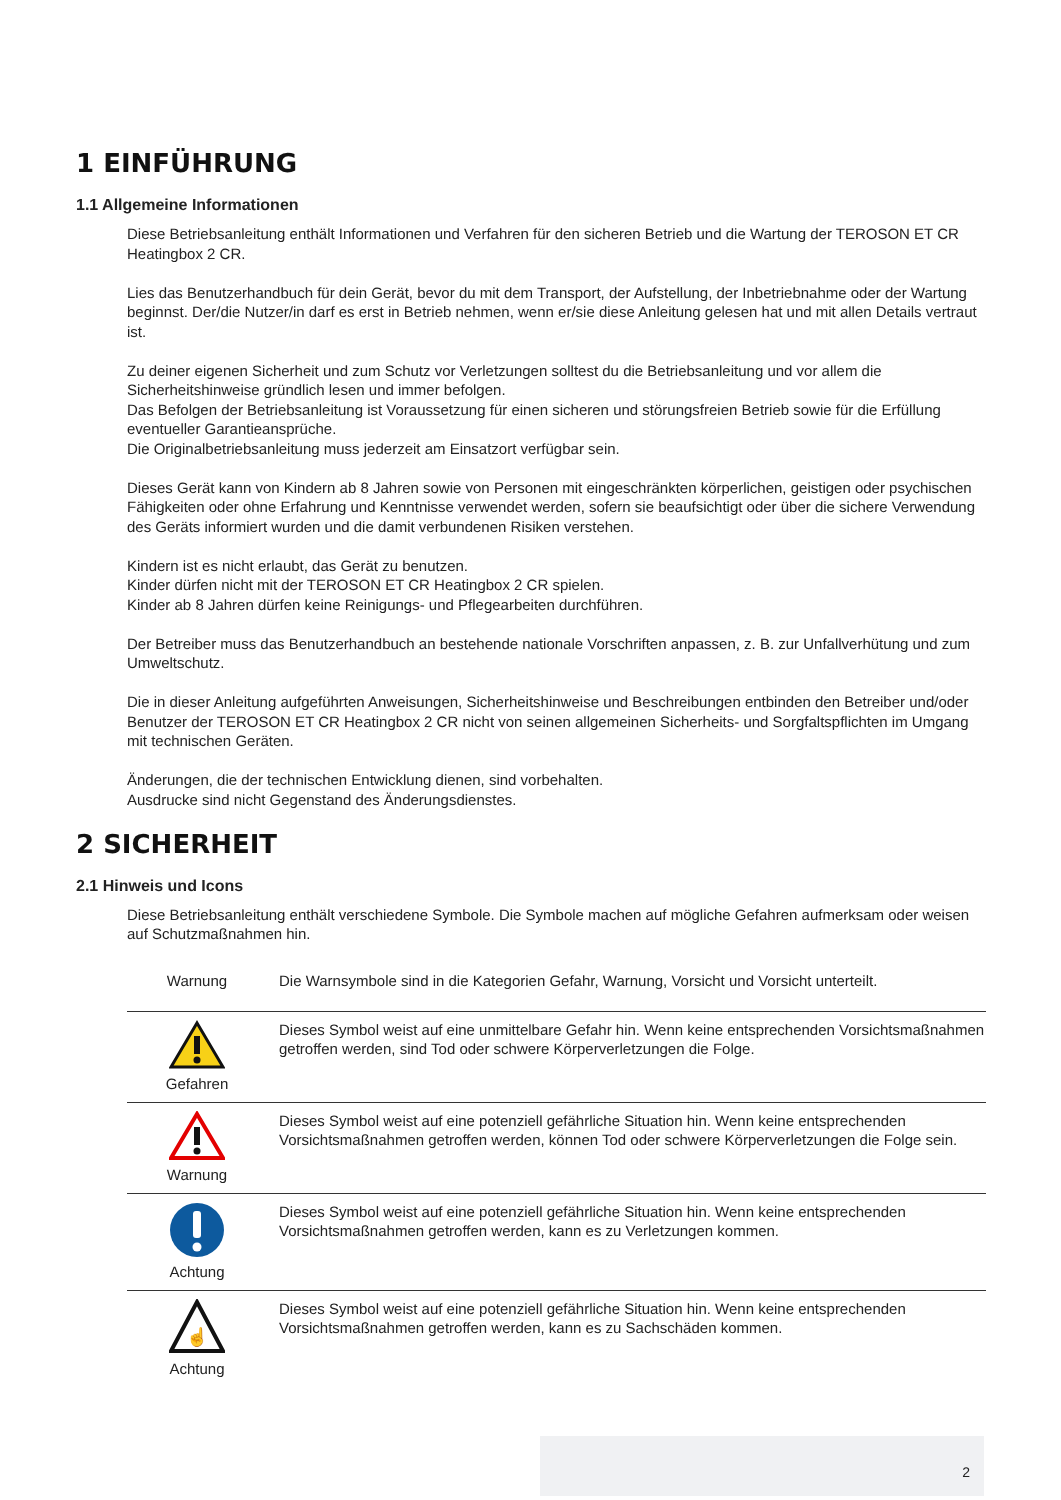1 EINFÜHRUNG
1.1 Allgemeine Informationen
Diese Betriebsanleitung enthält Informationen und Verfahren für den sicheren Betrieb und die Wartung der TEROSON ET CR Heatingbox 2 CR.
Lies das Benutzerhandbuch für dein Gerät, bevor du mit dem Transport, der Aufstellung, der Inbetriebnahme oder der Wartung beginnst. Der/die Nutzer/in darf es erst in Betrieb nehmen, wenn er/sie diese Anleitung gelesen hat und mit allen Details vertraut ist.
Zu deiner eigenen Sicherheit und zum Schutz vor Verletzungen solltest du die Betriebsanleitung und vor allem die Sicherheitshinweise gründlich lesen und immer befolgen.
Das Befolgen der Betriebsanleitung ist Voraussetzung für einen sicheren und störungsfreien Betrieb sowie für die Erfüllung eventueller Garantieansprüche.
Die Originalbetriebsanleitung muss jederzeit am Einsatzort verfügbar sein.
Dieses Gerät kann von Kindern ab 8 Jahren sowie von Personen mit eingeschränkten körperlichen, geistigen oder psychischen Fähigkeiten oder ohne Erfahrung und Kenntnisse verwendet werden, sofern sie beaufsichtigt oder über die sichere Verwendung des Geräts informiert wurden und die damit verbundenen Risiken verstehen.
Kindern ist es nicht erlaubt, das Gerät zu benutzen.
Kinder dürfen nicht mit der TEROSON ET CR Heatingbox 2 CR spielen.
Kinder ab 8 Jahren dürfen keine Reinigungs- und Pflegearbeiten durchführen.
Der Betreiber muss das Benutzerhandbuch an bestehende nationale Vorschriften anpassen, z. B. zur Unfallverhütung und zum Umweltschutz.
Die in dieser Anleitung aufgeführten Anweisungen, Sicherheitshinweise und Beschreibungen entbinden den Betreiber und/oder Benutzer der TEROSON ET CR Heatingbox 2 CR nicht von seinen allgemeinen Sicherheits- und Sorgfaltspflichten im Umgang mit technischen Geräten.
Änderungen, die der technischen Entwicklung dienen, sind vorbehalten.
Ausdrucke sind nicht Gegenstand des Änderungsdienstes.
2 SICHERHEIT
2.1 Hinweis und Icons
Diese Betriebsanleitung enthält verschiedene Symbole. Die Symbole machen auf mögliche Gefahren aufmerksam oder weisen auf Schutzmaßnahmen hin.
| Warnung | Die Warnsymbole sind in die Kategorien Gefahr, Warnung, Vorsicht und Vorsicht unterteilt. |
| Gefahren | Dieses Symbol weist auf eine unmittelbare Gefahr hin. Wenn keine entsprechenden Vorsichtsmaßnahmen getroffen werden, sind Tod oder schwere Körperverletzungen die Folge. |
| Warnung | Dieses Symbol weist auf eine potenziell gefährliche Situation hin. Wenn keine entsprechenden Vorsichtsmaßnahmen getroffen werden, können Tod oder schwere Körperverletzungen die Folge sein. |
| Achtung | Dieses Symbol weist auf eine potenziell gefährliche Situation hin. Wenn keine entsprechenden Vorsichtsmaßnahmen getroffen werden, kann es zu Verletzungen kommen. |
| ☝ Achtung | Dieses Symbol weist auf eine potenziell gefährliche Situation hin. Wenn keine entsprechenden Vorsichtsmaßnahmen getroffen werden, kann es zu Sachschäden kommen. |
2